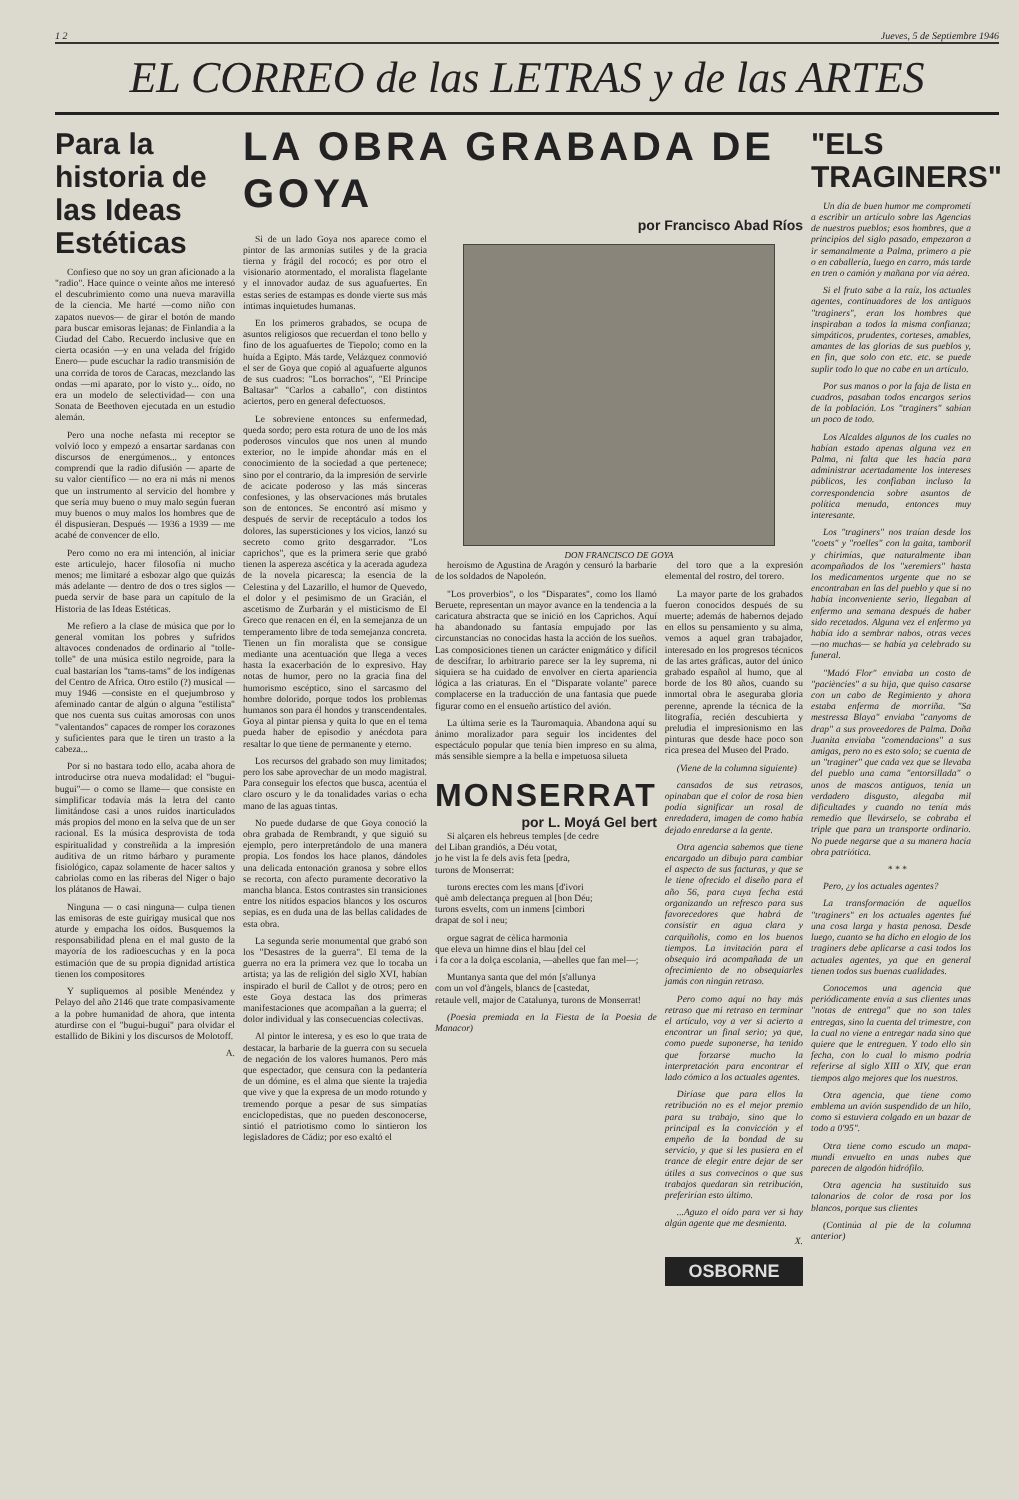1 2 Jueves, 5 de Septiembre 1946
EL CORREO de las LETRAS y de las ARTES
Para la historia de las Ideas Estéticas
Confieso que no soy un gran aficionado a la "radio". Hace quince o veinte años me interesó el descubrimiento como una nueva maravilla de la ciencia. Me harté —como niño con zapatos nuevos— de girar el botón de mando para buscar emisoras lejanas: de Finlandia a la Ciudad del Cabo. Recuerdo inclusive que en cierta ocasión —y en una velada del frígido Enero— pude escuchar la radio transmisión de una corrida de toros de Caracas, mezclando las ondas —mi aparato, por lo visto y... oído, no era un modelo de selectividad— con una Sonata de Beethoven ejecutada en un estudio alemán.
Pero una noche nefasta mi receptor se volvió loco y empezó a ensartar sardanas con discursos de energúmenos... y entonces comprendí que la radio difusión — aparte de su valor científico — no era ni más ni menos que un instrumento al servicio del hombre y que sería muy bueno o muy malo según fueran muy buenos o muy malos los hombres que de él dispusieran. Después — 1936 a 1939 — me acabé de convencer de ello.
Pero como no era mi intención, al iniciar este articulejo, hacer filosofía ni mucho menos; me limitaré a esbozar algo que quizás más adelante — dentro de dos o tres siglos — pueda servir de base para un capítulo de la Historia de las Ideas Estéticas.
Me refiero a la clase de música que por lo general vomitan los pobres y sufridos altavoces condenados de ordinario al "tolle-tolle" de una música estilo negroide, para la cual bastarían los "tams-tams" de los indígenas del Centro de Africa. Otro estilo (?) musical —muy 1946 —consiste en el quejumbroso y afeminado cantar de algún o alguna "estilista" que nos cuenta sus cuitas amorosas con unos "valentandos" capaces de romper los corazones y suficientes para que le tiren un trasto a la cabeza...
Por si no bastara todo ello, acaba ahora de introducirse otra nueva modalidad: el "bugui-bugui"— o como se llame— que consiste en simplificar todavía más la letra del canto limitándose casi a unos ruidos inarticulados más propios del mono en la selva que de un ser racional. Es la música desprovista de toda espiritualidad y constreñida a la impresión auditiva de un ritmo bárbaro y puramente fisiológico, capaz solamente de hacer saltos y cabriolas como en las riberas del Niger o bajo los plátanos de Hawai.
Ninguna — o casi ninguna— culpa tienen las emisoras de este guirigay musical que nos aturde y empacha los oídos. Busquemos la responsabilidad plena en el mal gusto de la mayoría de los radioescuchas y en la poca estimación que de su propia dignidad artística tienen los compositores
Y supliquemos al posible Menéndez y Pelayo del año 2146 que trate compasivamente a la pobre humanidad de ahora, que intenta aturdirse con el "bugui-bugui" para olvidar el estallido de Bikini y los discursos de Molotoff.
A.
LA OBRA GRABADA DE GOYA
por Francisco Abad Ríos
Si de un lado Goya nos aparece como el pintor de las armonías sutiles y de la gracia tierna y frágil del rococó; es por otro el visionario atormentado, el moralista flagelante y el innovador audaz de sus aguafuertes. En estas series de estampas es donde vierte sus más íntimas inquietudes humanas.
En los primeros grabados, se ocupa de asuntos religiosos que recuerdan el tono bello y fino de los aguafuertes de Tiepolo; como en la huída a Egipto. Más tarde, Velázquez conmovió el ser de Goya que copió al aguafuerte algunos de sus cuadros: "Los borrachos", "El Príncipe Baltasar" "Carlos a caballo", con distintos aciertos, pero en general defectuosos.
Le sobreviene entonces su enfermedad, queda sordo; pero esta rotura de uno de los más poderosos vínculos que nos unen al mundo exterior, no le impide ahondar más en el conocimiento de la sociedad a que pertenece; sino por el contrario, da la impresión de servirle de acicate poderoso y las más sinceras confesiones, y las observaciones más brutales son de entonces. Se encontró así mismo y después de servir de receptáculo a todos los dolores, las supersticiones y los vicios, lanzó su secreto como grito desgarrador. "Los caprichos", que es la primera serie que grabó tienen la aspereza ascética y la acerada agudeza de la novela picaresca; la esencia de la Celestina y del Lazarillo, el humor de Quevedo, el dolor y el pesimismo de un Gracián, el ascetismo de Zurbarán y el misticismo de El Greco que renacen en él, en la semejanza de un temperamento libre de toda semejanza concreta. Tienen un fin moralista que se consigue mediante una acentuación que llega a veces hasta la exacerbación de lo expresivo. Hay notas de humor, pero no la gracia fina del humorismo escéptico, sino el sarcasmo del hombre dolorido, porque todos los problemas humanos son para él hondos y transcendentales. Goya al pintar piensa y quita lo que en el tema pueda haber de episodio y anécdota para resaltar lo que tiene de permanente y eterno.
Los recursos del grabado son muy limitados; pero los sabe aprovechar de un modo magistral. Para conseguir los efectos que busca, acentúa el claro oscuro y le da tonalidades varias o echa mano de las aguas tintas.
No puede dudarse de que Goya conoció la obra grabada de Rembrandt, y que siguió su ejemplo, pero interpretándolo de una manera propia. Los fondos los hace planos, dándoles una delicada entonación granosa y sobre ellos se recorta, con afecto puramente decorativo la mancha blanca. Estos contrastes sin transiciones entre los nítidos espacios blancos y los oscuros sepias, es en duda una de las bellas calidades de esta obra.
La segunda serie monumental que grabó son los "Desastres de la guerra". El tema de la guerra no era la primera vez que lo tocaba un artista; ya las de religión del siglo XVI, habían inspirado el buril de Callot y de otros; pero en este Goya destaca las dos primeras manifestaciones que acompañan a la guerra; el dolor individual y las consecuencias colectivas.
Al pintor le interesa, y es eso lo que trata de destacar, la barbarie de la guerra con su secuela de negación de los valores humanos. Pero más que espectador, que censura con la pedantería de un dómine, es el alma que siente la trajedia que vive y que la expresa de un modo rotundo y tremendo porque a pesar de sus simpatías enciclopedistas, que no pueden desconocerse, sintió el patriotismo como lo sintieron los legisladores de Cádiz; por eso exaltó el
DON FRANCISCO DE GOYA
heroísmo de Agustina de Aragón y censuró la barbarie de los soldados de Napoleón.
"Los proverbios", o los "Disparates", como los llamó Beruete, representan un mayor avance en la tendencia a la caricatura abstracta que se inició en los Caprichos. Aquí ha abandonado su fantasía empujado por las circunstancias no conocidas hasta la acción de los sueños. Las composiciones tienen un carácter enigmático y difícil de descifrar, lo arbitrario parece ser la ley suprema, ni siquiera se ha cuidado de envolver en cierta apariencia lógica a las criaturas. En el "Disparate volante" parece complacerse en la traducción de una fantasía que puede figurar como en el ensueño artístico del avión.
La última serie es la Tauromaquia. Abandona aquí su ánimo moralizador para seguir los incidentes del espectáculo popular que tenía bien impreso en su alma, más sensible siempre a la bella e impetuosa silueta
MONSERRAT
por L. Moyá Gel bert
Si alçaren els hebreus temples [de cedre
del Liban grandiós, a Déu votat,
jo he vist la fe dels avis feta [pedra,
turons de Monserrat:
turons erectes com les mans [d'ivori
què amb delectança preguen al [bon Déu;
turons esvelts, com un inmens [cimbori
drapat de sol i neu;
orgue sagrat de cèlica harmonia
que eleva un himne dins el blau [del cel
i fa cor a la dolça escolania, —abelles que fan mel—;
Muntanya santa que del món [s'allunya
com un vol d'àngels, blancs de [castedat,
retaule vell, major de Catalunya, turons de Monserrat!
(Poesia premiada en la Fiesta de la Poesia de Manacor)
del toro que a la expresión elemental del rostro, del torero.
La mayor parte de los grabados fueron conocidos después de su muerte; además de habernos dejado en ellos su pensamiento y su alma, vemos a aquel gran trabajador, interesado en los progresos técnicos de las artes gráficas, autor del único grabado español al humo, que al borde de los 80 años, cuando su inmortal obra le aseguraba gloria perenne, aprende la técnica de la litografía, recién descubierta y preludia el impresionismo en las pinturas que desde hace poco son rica presea del Museo del Prado.
(Viene de la columna siguiente)
cansados de sus retrasos, opinaban que el color de rosa bien podía significar un rosal de enredadera, imagen de como había dejado enredarse a la gente.
Otra agencia sabemos que tiene encargado un dibujo para cambiar el aspecto de sus facturas, y que se le tiene ofrecido el diseño para el año 56, para cuya fecha está organizando un refresco para sus favorecedores que habrá de consistir en agua clara y carquiñolis, como en los buenos tiempos. La invitación para el obsequio irá acompañada de un ofrecimiento de no obsequiarles jamás con ningún retraso.
Pero como aquí no hay más retraso que mi retraso en terminar el artículo, voy a ver si acierto a encontrar un final serio; ya que, como puede suponerse, ha tenido que forzarse mucho la interpretación para encontrar el lado cómico a los actuales agentes.
Diríase que para ellos la retribución no es el mejor premio para su trabajo, sino que lo principal es la convicción y el empeño de la bondad de su servicio, y que si les pusiera en el trance de elegir entre dejar de ser útiles a sus convecinos o que sus trabajos quedaran sin retribución, preferirían esto último.
...Aguzo el oído para ver si hay algún agente que me desmienta.
X.
OSBORNE
"ELS TRAGINERS"
Un día de buen humor me comprometí a escribir un artículo sobre las Agencias de nuestros pueblos; esos hombres, que a principios del siglo pasado, empezaron a ir semanalmente a Palma, primero a pie o en caballería, luego en carro, más tarde en tren o camión y mañana por vía aérea.
Si el fruto sabe a la raíz, los actuales agentes, continuadores de los antiguos "traginers", eran los hombres que inspiraban a todos la misma confianza; simpáticos, prudentes, corteses, amables, amantes de las glorias de sus pueblos y, en fin, que solo con etc. etc. se puede suplir todo lo que no cabe en un artículo.
Por sus manos o por la faja de lista en cuadros, pasaban todos encargos serios de la población. Los "traginers" sabían un poco de todo.
Los Alcaldes algunos de los cuales no habían estado apenas alguna vez en Palma, ni falta que les hacía para administrar acertadamente los intereses públicos, les confiaban incluso la correspondencia sobre asuntos de política menuda, entonces muy interesante.
Los "traginers" nos traían desde los "coets" y "roelles" con la gaita, tamboril y chirimías, que naturalmente iban acompañados de los "xeremiers" hasta los medicamentos urgente que no se encontraban en las del pueblo y que si no había inconveniente serio, llegaban al enfermo una semana después de haber sido recetados. Alguna vez el enfermo ya había ido a sembrar nabos, otras veces —no muchas— se había ya celebrado su funeral.
"Madó Flor" enviaba un costo de "paciències" a su hija, que quiso casarse con un cabo de Regimiento y ahora estaba enferma de morriña. "Sa mestressa Blaya" enviaba "canyoms de drap" a sus proveedores de Palma. Doña Juanita enviaba "comendacions" a sus amigas, pero no es esto solo; se cuenta de un "traginer" que cada vez que se llevaba del pueblo una cama "entorsillada" o unos de mascos antiguos, tenía un verdadero disgusto, alegaba mil dificultades y cuando no tenía más remedio que llevárselo, se cobraba el triple que para un transporte ordinario. No puede negarse que a su manera hacía obra patriótica.
* * *
Pero, ¿y los actuales agentes?
La transformación de aquellos "traginers" en los actuales agentes fué una cosa larga y hasta penosa. Desde luego, cuanto se ha dicho en elogio de los traginers debe aplicarse a casi todos los actuales agentes, ya que en general tienen todos sus buenas cualidades.
Conocemos una agencia que periódicamente envía a sus clientes unas "notas de entrega" que no son tales entregas, sino la cuenta del trimestre, con la cual no viene a entregar nada sino que quiere que le entreguen. Y todo ello sin fecha, con lo cual lo mismo podría referirse al siglo XIII o XIV, que eran tiempos algo mejores que los nuestros.
Otra agencia, que tiene como emblema un avión suspendido de un hilo, como si estuviera colgado en un bazar de todo a 0'95".
Otra tiene como escudo un mapa-mundi envuelto en unas nubes que parecen de algodón hidrófilo.
Otra agencia ha sustituido sus talonarios de color de rosa por los blancos, porque sus clientes
(Continúa al pie de la columna anterior)